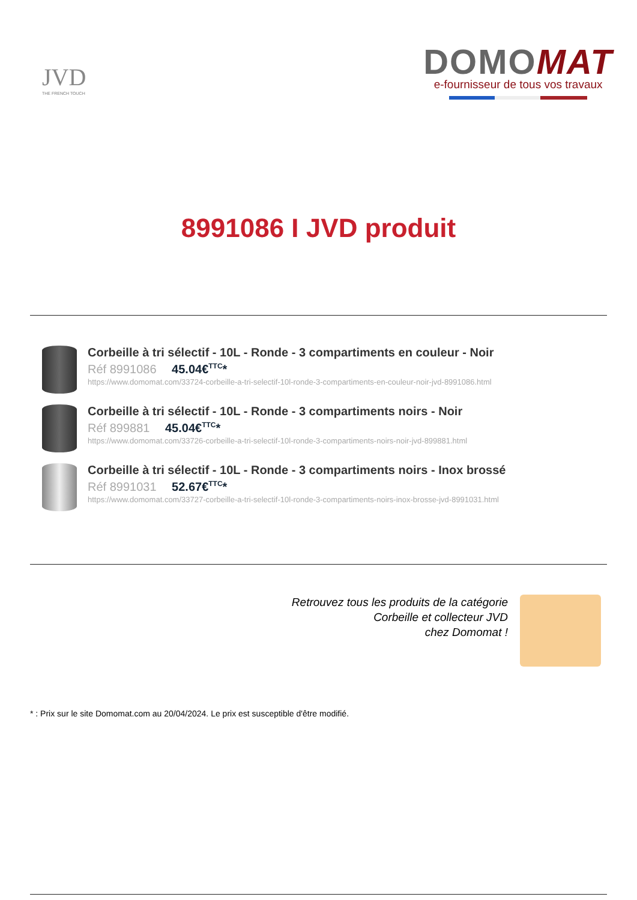JVD
THE FRENCH TOUCH
DOMOMAT
e-fournisseur de tous vos travaux
8991086 I JVD produit
Corbeille à tri sélectif - 10L - Ronde - 3 compartiments en couleur - Noir
Réf 8991086 45.04€<sup>TTC</sup>*
https://www.domomat.com/33724-corbeille-a-tri-selectif-10l-ronde-3-compartiments-en-couleur-noir-jvd-8991086.html
Corbeille à tri sélectif - 10L - Ronde - 3 compartiments noirs - Noir
Réf 899881 45.04€<sup>TTC</sup>*
https://www.domomat.com/33726-corbeille-a-tri-selectif-10l-ronde-3-compartiments-noirs-noir-jvd-899881.html
Corbeille à tri sélectif - 10L - Ronde - 3 compartiments noirs - Inox brossé
Réf 8991031 52.67€<sup>TTC</sup>*
https://www.domomat.com/33727-corbeille-a-tri-selectif-10l-ronde-3-compartiments-noirs-inox-brosse-jvd-8991031.html
Retrouvez tous les produits de la catégorie
Corbeille et collecteur JVD
chez Domomat !
* : Prix sur le site Domomat.com au 20/04/2024. Le prix est susceptible d'être modifié.